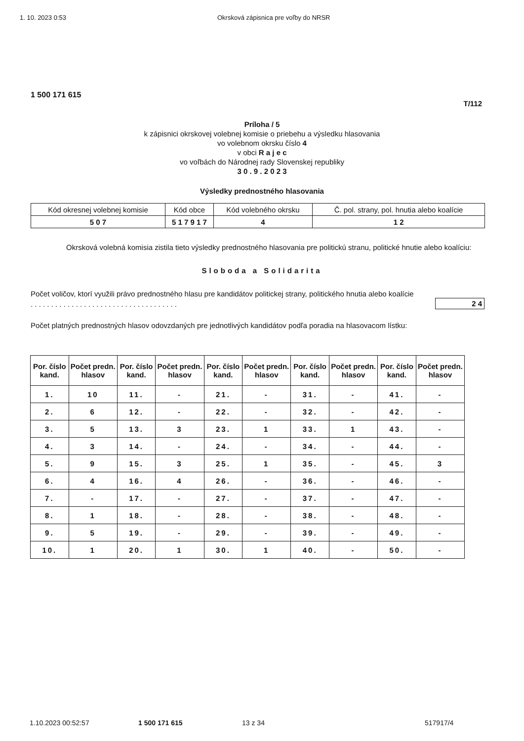1. 10. 2023 0:53 Okrsková zápisnica pre voľby do NRSR
1 500 171 615
T/112
Príloha / 5
k zápisnici okrskovej volebnej komisie o priebehu a výsledku hlasovania
vo volebnom okrsku číslo 4
v obci R a j e c
vo voľbách do Národnej rady Slovenskej republiky
3 0 . 9 . 2 0 2 3
Výsledky prednostného hlasovania
| Kód okresnej volebnej komisie | Kód obce | Kód volebného okrsku | Č. pol. strany, pol. hnutia alebo koalície |
| 5 0 7 | 5 1 7 9 1 7 | 4 | 1 2 |
Okrsková volebná komisia zistila tieto výsledky prednostného hlasovania pre politickú stranu, politické hnutie alebo koalíciu:
Sloboda a Solidarita
Počet voličov, ktorí využili právo prednostného hlasu pre kandidátov politickej strany, politického hnutia alebo koalície . . . . . . . . . . . . . . . . . . . . . . . . . . . . . . . . . . . .
2 4
Počet platných prednostných hlasov odovzdaných pre jednotlivých kandidátov podľa poradia na hlasovacom lístku:
| Por. číslo kand. | Počet predn. hlasov | Por. číslo kand. | Počet predn. hlasov | Por. číslo kand. | Počet predn. hlasov | Por. číslo kand. | Počet predn. hlasov | Por. číslo kand. | Počet predn. hlasov |
| --- | --- | --- | --- | --- | --- | --- | --- | --- | --- |
| 1. | 10 | 11. | - | 21. | - | 31. | - | 41. | - |
| 2. | 6 | 12. | - | 22. | - | 32. | - | 42. | - |
| 3. | 5 | 13. | 3 | 23. | 1 | 33. | 1 | 43. | - |
| 4. | 3 | 14. | - | 24. | - | 34. | - | 44. | - |
| 5. | 9 | 15. | 3 | 25. | 1 | 35. | - | 45. | 3 |
| 6. | 4 | 16. | 4 | 26. | - | 36. | - | 46. | - |
| 7. | - | 17. | - | 27. | - | 37. | - | 47. | - |
| 8. | 1 | 18. | - | 28. | - | 38. | - | 48. | - |
| 9. | 5 | 19. | - | 29. | - | 39. | - | 49. | - |
| 10. | 1 | 20. | 1 | 30. | 1 | 40. | - | 50. | - |
1.10.2023 00:52:57 1 500 171 615 13 z 34 517917/4